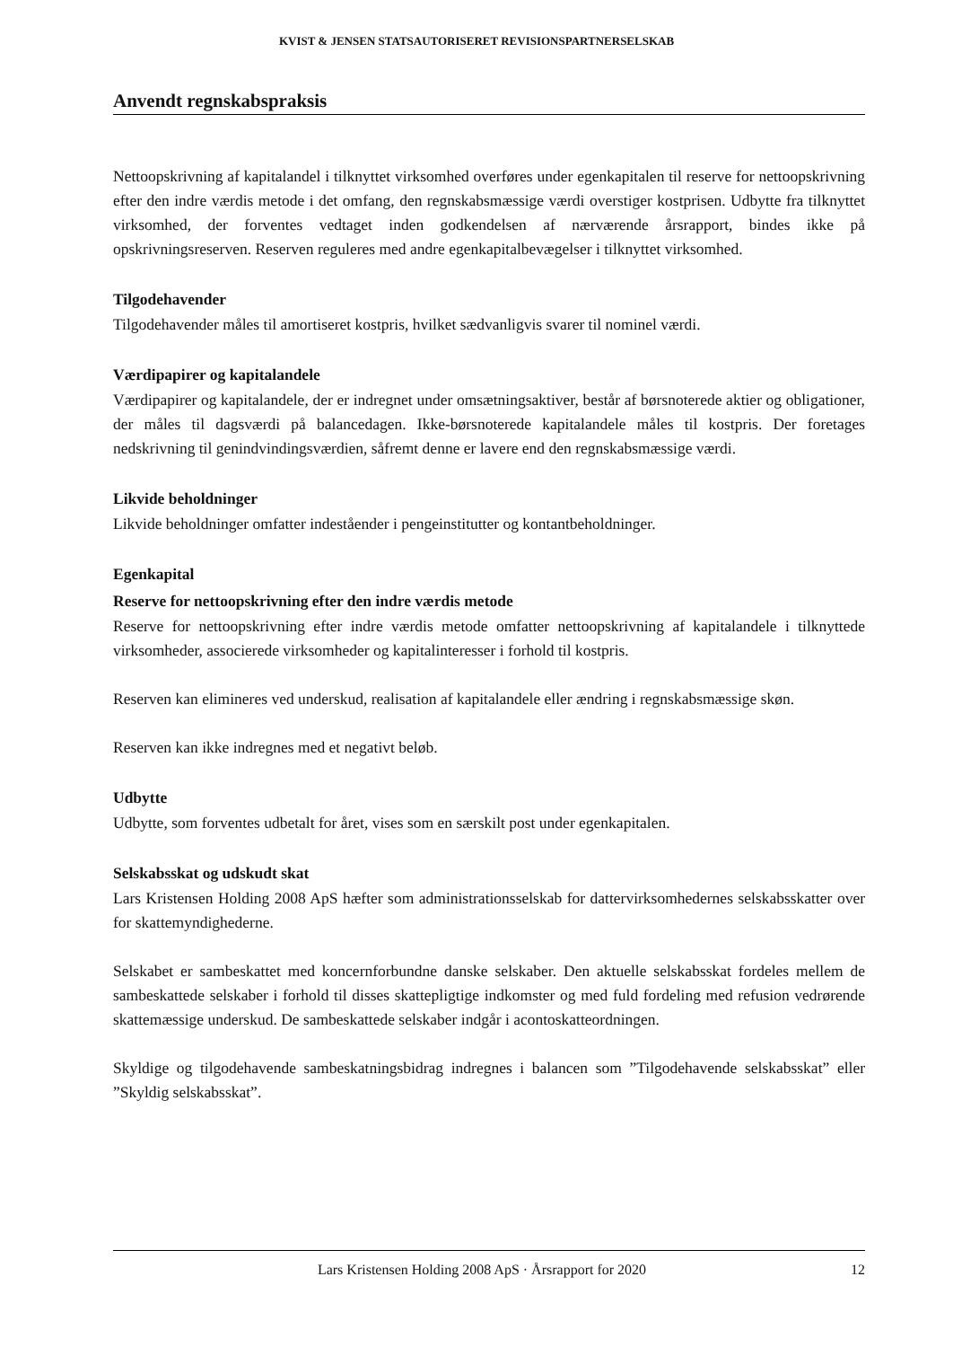KVIST & JENSEN STATSAUTORISERET REVISIONSPARTNERSELSKAB
Anvendt regnskabspraksis
Nettoopskrivning af kapitalandel i tilknyttet virksomhed overføres under egenkapitalen til reserve for nettoopskrivning efter den indre værdis metode i det omfang, den regnskabsmæssige værdi overstiger kostprisen. Udbytte fra tilknyttet virksomhed, der forventes vedtaget inden godkendelsen af nærværende årsrapport, bindes ikke på opskrivningsreserven. Reserven reguleres med andre egenkapitalbevægelser i tilknyttet virksomhed.
Tilgodehavender
Tilgodehavender måles til amortiseret kostpris, hvilket sædvanligvis svarer til nominel værdi.
Værdipapirer og kapitalandele
Værdipapirer og kapitalandele, der er indregnet under omsætningsaktiver, består af børsnoterede aktier og obligationer, der måles til dagsværdi på balancedagen. Ikke-børsnoterede kapitalandele måles til kostpris. Der foretages nedskrivning til genindvindingsværdien, såfremt denne er lavere end den regnskabsmæssige værdi.
Likvide beholdninger
Likvide beholdninger omfatter indeståender i pengeinstitutter og kontantbeholdninger.
Egenkapital
Reserve for nettoopskrivning efter den indre værdis metode
Reserve for nettoopskrivning efter indre værdis metode omfatter nettoopskrivning af kapitalandele i tilknyttede virksomheder, associerede virksomheder og kapitalinteresser i forhold til kostpris.
Reserven kan elimineres ved underskud, realisation af kapitalandele eller ændring i regnskabsmæssige skøn.
Reserven kan ikke indregnes med et negativt beløb.
Udbytte
Udbytte, som forventes udbetalt for året, vises som en særskilt post under egenkapitalen.
Selskabsskat og udskudt skat
Lars Kristensen Holding 2008 ApS hæfter som administrationsselskab for dattervirksomhedernes selskabsskatter over for skattemyndighederne.
Selskabet er sambeskattet med koncernforbundne danske selskaber. Den aktuelle selskabsskat fordeles mellem de sambeskattede selskaber i forhold til disses skattepligtige indkomster og med fuld fordeling med refusion vedrørende skattemæssige underskud. De sambeskattede selskaber indgår i acontoskatteordningen.
Skyldige og tilgodehavende sambeskatningsbidrag indregnes i balancen som ”Tilgodehavende selskabsskat” eller ”Skyldig selskabsskat”.
Lars Kristensen Holding 2008 ApS · Årsrapport for 2020 12